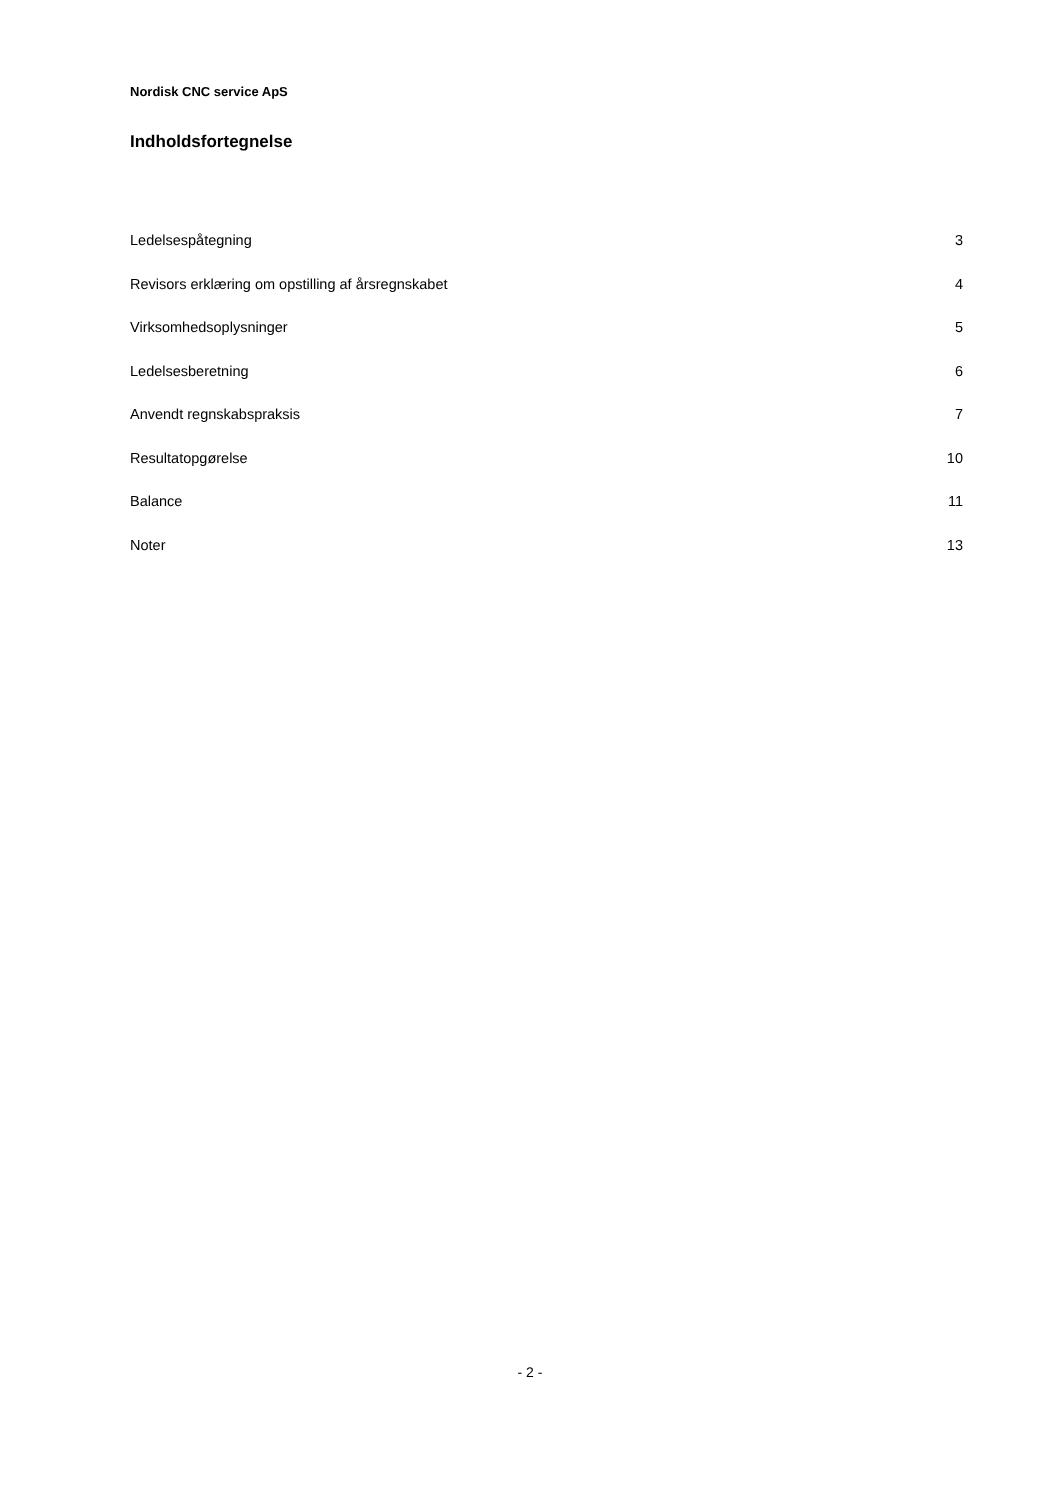Nordisk CNC service ApS
Indholdsfortegnelse
Ledelsespåtegning 3
Revisors erklæring om opstilling af årsregnskabet 4
Virksomhedsoplysninger 5
Ledelsesberetning 6
Anvendt regnskabspraksis 7
Resultatopgørelse 10
Balance 11
Noter 13
- 2 -